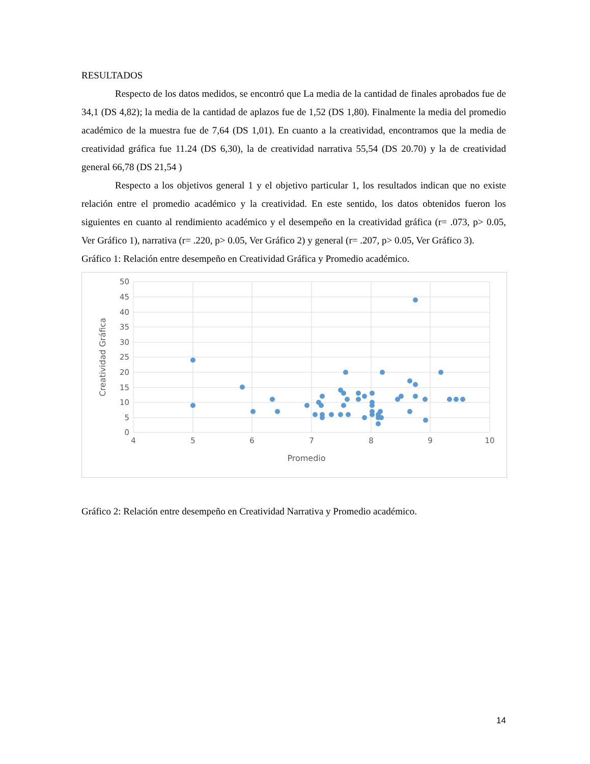RESULTADOS
Respecto de los datos medidos, se encontró que La media de la cantidad de finales aprobados fue de 34,1 (DS 4,82); la media de la cantidad de aplazos fue de 1,52 (DS 1,80). Finalmente la media del promedio académico de la muestra fue de 7,64 (DS 1,01). En cuanto a la creatividad, encontramos que la media de creatividad gráfica fue 11.24 (DS 6,30), la de creatividad narrativa 55,54 (DS 20.70) y la de creatividad general 66,78 (DS 21,54 )
Respecto a los objetivos general 1 y el objetivo particular 1, los resultados indican que no existe relación entre el promedio académico y la creatividad. En este sentido, los datos obtenidos fueron los siguientes en cuanto al rendimiento académico y el desempeño en la creatividad gráfica (r= .073, p> 0.05, Ver Gráfico 1), narrativa (r= .220, p> 0.05, Ver Gráfico 2) y general (r= .207, p> 0.05, Ver Gráfico 3).
Gráfico 1: Relación entre desempeño en Creatividad Gráfica y Promedio académico.
50
45
40
35
30
25
20
15
10
5
0
4
5
6
7
8
9
10
Promedio
Creatividad Gráfica
Gráfico 2: Relación entre desempeño en Creatividad Narrativa y Promedio académico.
14